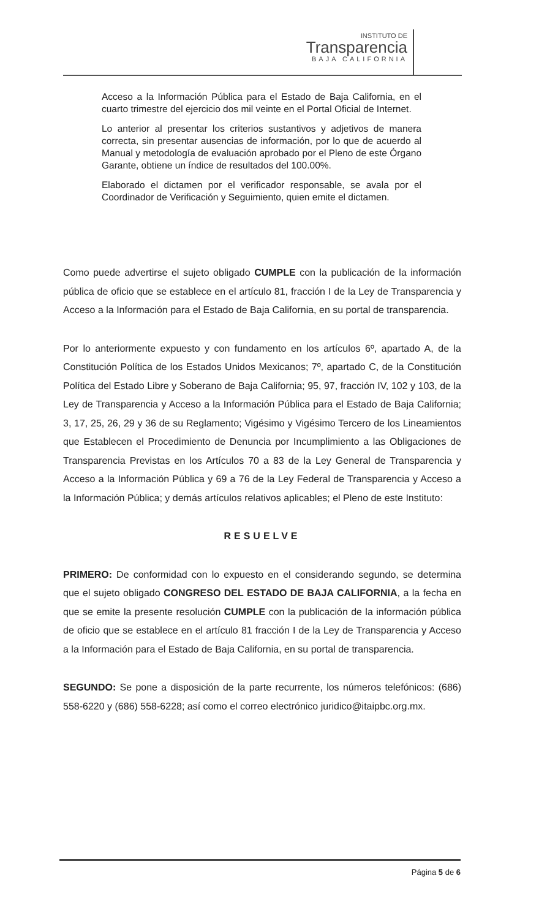INSTITUTO DE
Transparencia
BAJA CALIFORNIA
Acceso a la Información Pública para el Estado de Baja California, en el cuarto trimestre del ejercicio dos mil veinte en el Portal Oficial de Internet.
Lo anterior al presentar los criterios sustantivos y adjetivos de manera correcta, sin presentar ausencias de información, por lo que de acuerdo al Manual y metodología de evaluación aprobado por el Pleno de este Órgano Garante, obtiene un índice de resultados del 100.00%.
Elaborado el dictamen por el verificador responsable, se avala por el Coordinador de Verificación y Seguimiento, quien emite el dictamen.
Como puede advertirse el sujeto obligado CUMPLE con la publicación de la información pública de oficio que se establece en el artículo 81, fracción I de la Ley de Transparencia y Acceso a la Información para el Estado de Baja California, en su portal de transparencia.
Por lo anteriormente expuesto y con fundamento en los artículos 6º, apartado A, de la Constitución Política de los Estados Unidos Mexicanos; 7º, apartado C, de la Constitución Política del Estado Libre y Soberano de Baja California; 95, 97, fracción IV, 102 y 103, de la Ley de Transparencia y Acceso a la Información Pública para el Estado de Baja California; 3, 17, 25, 26, 29 y 36 de su Reglamento; Vigésimo y Vigésimo Tercero de los Lineamientos que Establecen el Procedimiento de Denuncia por Incumplimiento a las Obligaciones de Transparencia Previstas en los Artículos 70 a 83 de la Ley General de Transparencia y Acceso a la Información Pública y 69 a 76 de la Ley Federal de Transparencia y Acceso a la Información Pública; y demás artículos relativos aplicables; el Pleno de este Instituto:
RESUELVE
PRIMERO: De conformidad con lo expuesto en el considerando segundo, se determina que el sujeto obligado CONGRESO DEL ESTADO DE BAJA CALIFORNIA, a la fecha en que se emite la presente resolución CUMPLE con la publicación de la información pública de oficio que se establece en el artículo 81 fracción I de la Ley de Transparencia y Acceso a la Información para el Estado de Baja California, en su portal de transparencia.
SEGUNDO: Se pone a disposición de la parte recurrente, los números telefónicos: (686) 558-6220 y (686) 558-6228; así como el correo electrónico juridico@itaipbc.org.mx.
Página 5 de 6